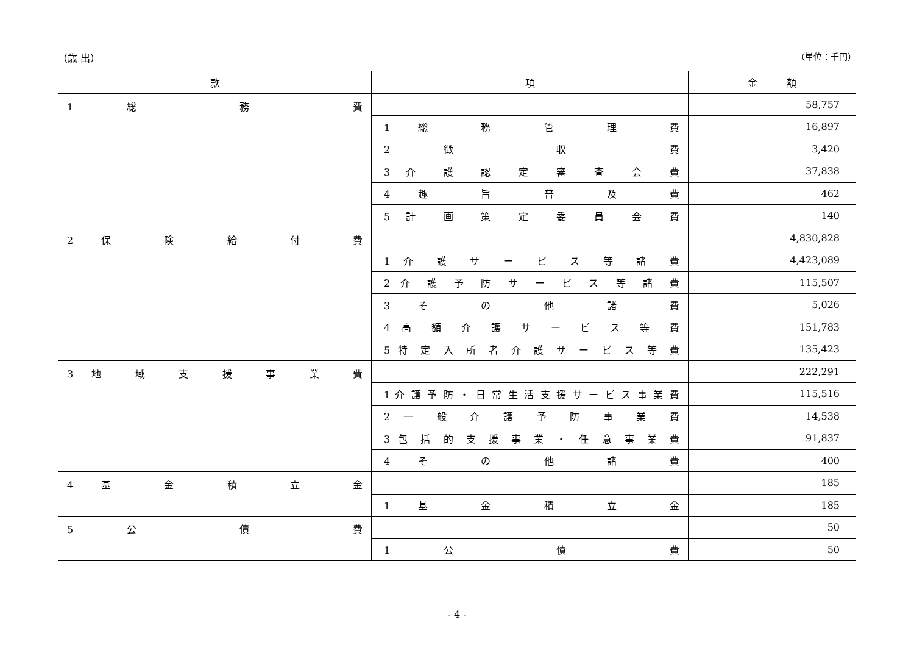（歳 出） （単位：千円）
| 款 | 項 | 金 額 |
| --- | --- | --- |
| 1 総 務 費 | | 58,757 |
| | 1 総 務 管 理 費 | 16,897 |
| | 2 徴 収 費 | 3,420 |
| | 3 介 護 認 定 審 査 会 費 | 37,838 |
| | 4 趣 旨 普 及 費 | 462 |
| | 5 計 画 策 定 委 員 会 費 | 140 |
| 2 保 険 給 付 費 | | 4,830,828 |
| | 1 介 護 サ ー ビ ス 等 諸 費 | 4,423,089 |
| | 2 介 護 予 防 サ ー ビ ス 等 諸 費 | 115,507 |
| | 3 そ の 他 諸 費 | 5,026 |
| | 4 高 額 介 護 サ ー ビ ス 等 費 | 151,783 |
| | 5 特 定 入 所 者 介 護 サ ー ビ ス 等 費 | 135,423 |
| 3 地 域 支 援 事 業 費 | | 222,291 |
| | 1 介 護 予 防 ・ 日 常 生 活 支 援 サ ー ビ ス 事 業 費 | 115,516 |
| | 2 一 般 介 護 予 防 事 業 費 | 14,538 |
| | 3 包 括 的 支 援 事 業 ・ 任 意 事 業 費 | 91,837 |
| | 4 そ の 他 諸 費 | 400 |
| 4 基 金 積 立 金 | | 185 |
| | 1 基 金 積 立 金 | 185 |
| 5 公 債 費 | | 50 |
| | 1 公 債 費 | 50 |
- 4 -